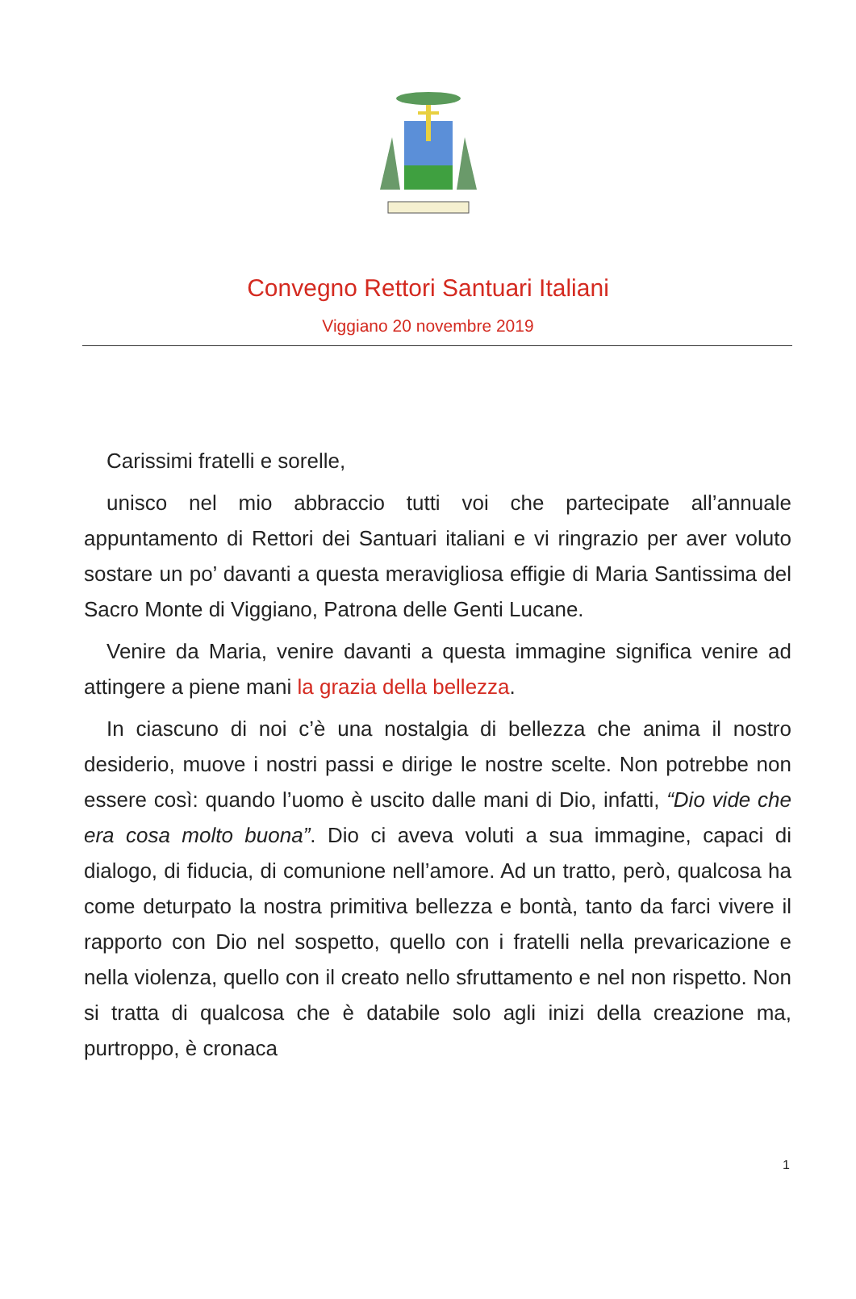Convegno Rettori Santuari Italiani
Viggiano 20 novembre 2019
Carissimi fratelli e sorelle,
unisco nel mio abbraccio tutti voi che partecipate all’annuale appuntamento di Rettori dei Santuari italiani e vi ringrazio per aver voluto sostare un po’ davanti a questa meravigliosa effigie di Maria Santissima del Sacro Monte di Viggiano, Patrona delle Genti Lucane.
Venire da Maria, venire davanti a questa immagine significa venire ad attingere a piene mani la grazia della bellezza.
In ciascuno di noi c’è una nostalgia di bellezza che anima il nostro desiderio, muove i nostri passi e dirige le nostre scelte. Non potrebbe non essere così: quando l’uomo è uscito dalle mani di Dio, infatti, “Dio vide che era cosa molto buona”. Dio ci aveva voluti a sua immagine, capaci di dialogo, di fiducia, di comunione nell’amore. Ad un tratto, però, qualcosa ha come deturpato la nostra primitiva bellezza e bontà, tanto da farci vivere il rapporto con Dio nel sospetto, quello con i fratelli nella prevaricazione e nella violenza, quello con il creato nello sfruttamento e nel non rispetto. Non si tratta di qualcosa che è databile solo agli inizi della creazione ma, purtroppo, è cronaca
1